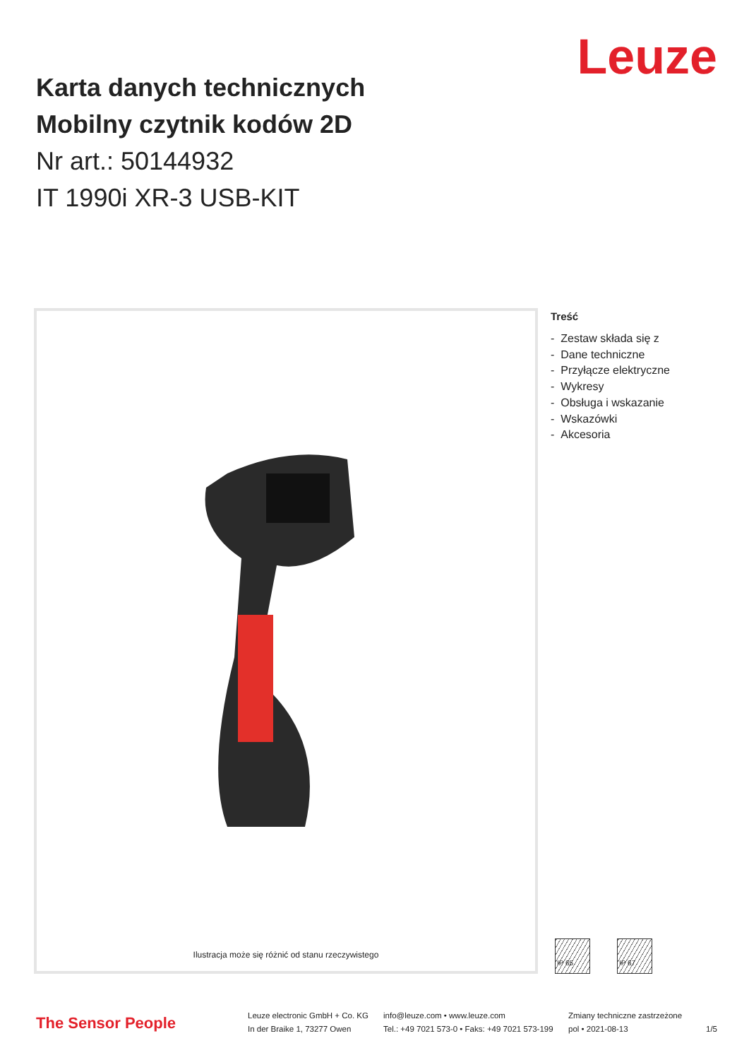Leuze
Karta danych technicznych
Mobilny czytnik kodów 2D
Nr art.: 50144932
IT 1990i XR-3 USB-KIT
Ilustracja może się różnić od stanu rzeczywistego
Treść
- Zestaw składa się z
- Dane techniczne
- Przyłącze elektryczne
- Wykresy
- Obsługa i wskazanie
- Wskazówki
- Akcesoria
IP 65 IP 67
The Sensor People
Leuze electronic GmbH + Co. KG
In der Braike 1, 73277 Owen
info@leuze.com • www.leuze.com
Tel.: +49 7021 573-0 • Faks: +49 7021 573-199
Zmiany techniczne zastrzeżone
pol • 2021-08-13
1/5